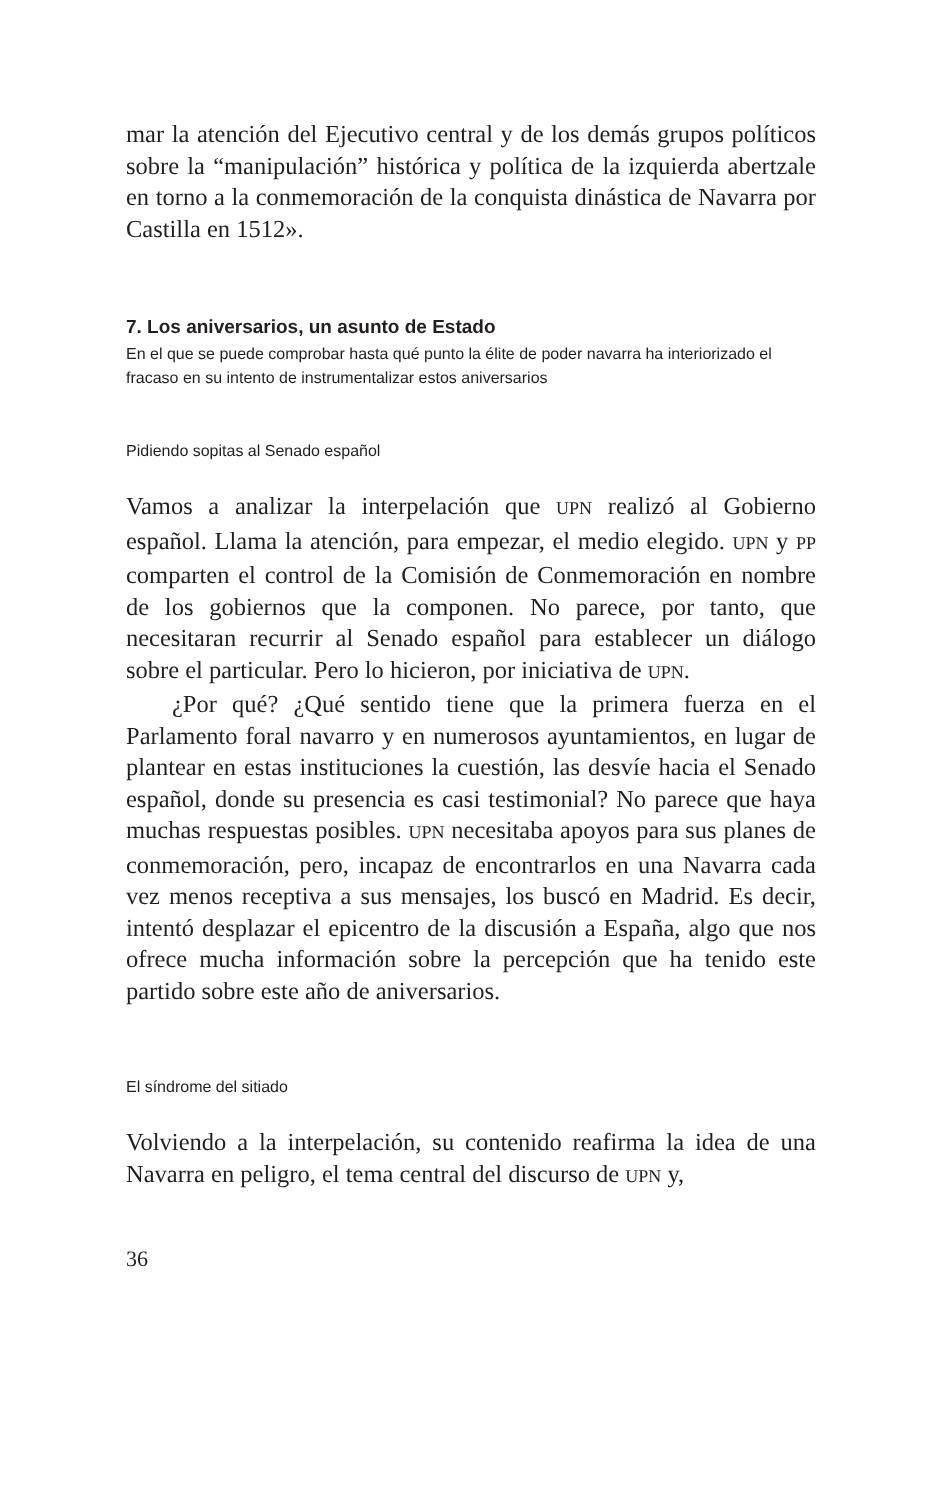mar la atención del Ejecutivo central y de los demás grupos políticos sobre la “manipulación” histórica y política de la izquierda abertzale en torno a la conmemoración de la conquista dinástica de Navarra por Castilla en 1512».
7. Los aniversarios, un asunto de Estado
En el que se puede comprobar hasta qué punto la élite de poder navarra ha interiorizado el fracaso en su intento de instrumentalizar estos aniversarios
Pidiendo sopitas al Senado español
Vamos a analizar la interpelación que UPN realizó al Gobierno español. Llama la atención, para empezar, el medio elegido. UPN y PP comparten el control de la Comisión de Conmemoración en nombre de los gobiernos que la componen. No parece, por tanto, que necesitaran recurrir al Senado español para establecer un diálogo sobre el particular. Pero lo hicieron, por iniciativa de UPN.
¿Por qué? ¿Qué sentido tiene que la primera fuerza en el Parlamento foral navarro y en numerosos ayuntamientos, en lugar de plantear en estas instituciones la cuestión, las desvíe hacia el Senado español, donde su presencia es casi testimonial? No parece que haya muchas respuestas posibles. UPN necesitaba apoyos para sus planes de conmemoración, pero, incapaz de encontrarlos en una Navarra cada vez menos receptiva a sus mensajes, los buscó en Madrid. Es decir, intentó desplazar el epicentro de la discusión a España, algo que nos ofrece mucha información sobre la percepción que ha tenido este partido sobre este año de aniversarios.
El síndrome del sitiado
Volviendo a la interpelación, su contenido reafirma la idea de una Navarra en peligro, el tema central del discurso de UPN y,
36